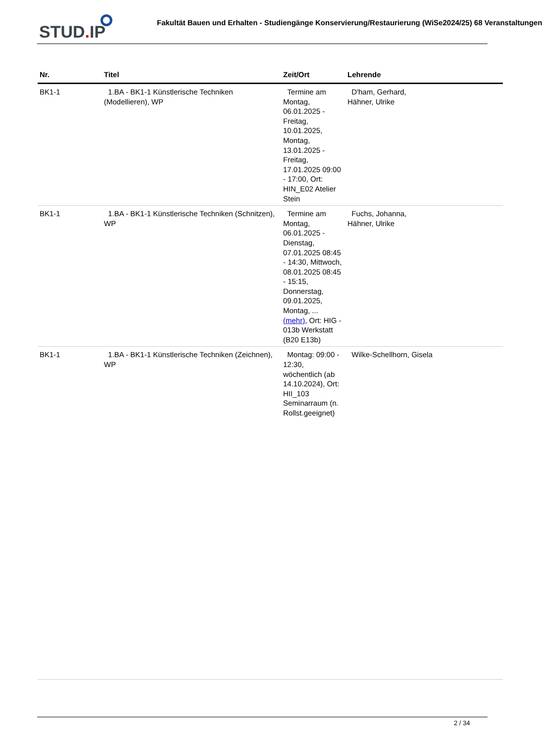STUD. IP Fakultät Bauen und Erhalten - Studiengänge Konservierung/Restaurierung (WiSe2024/25) 68 Veranstaltungen
| Nr. | Titel | Zeit/Ort | Lehrende |
| --- | --- | --- | --- |
| BK1-1 | 1.BA - BK1-1 Künstlerische Techniken (Modellieren), WP | Termine am Montag, 06.01.2025 - Freitag, 10.01.2025, Montag, 13.01.2025 - Freitag, 17.01.2025 09:00 - 17:00, Ort: HIN_E02 Atelier Stein | D'ham, Gerhard, Hähner, Ulrike |
| BK1-1 | 1.BA - BK1-1 Künstlerische Techniken (Schnitzen), WP | Termine am Montag, 06.01.2025 - Dienstag, 07.01.2025 08:45 - 14:30, Mittwoch, 08.01.2025 08:45 - 15:15, Donnerstag, 09.01.2025, Montag, ... (mehr) , Ort: HIG - 013b Werkstatt (B20 E13b) | Fuchs, Johanna, Hähner, Ulrike |
| BK1-1 | 1.BA - BK1-1 Künstlerische Techniken (Zeichnen), WP | Montag: 09:00 - 12:30, wöchentlich (ab 14.10.2024), Ort: HII_103 Seminarraum (n. Rollst.geeignet) | Wilke-Schellhorn, Gisela |
2 / 34